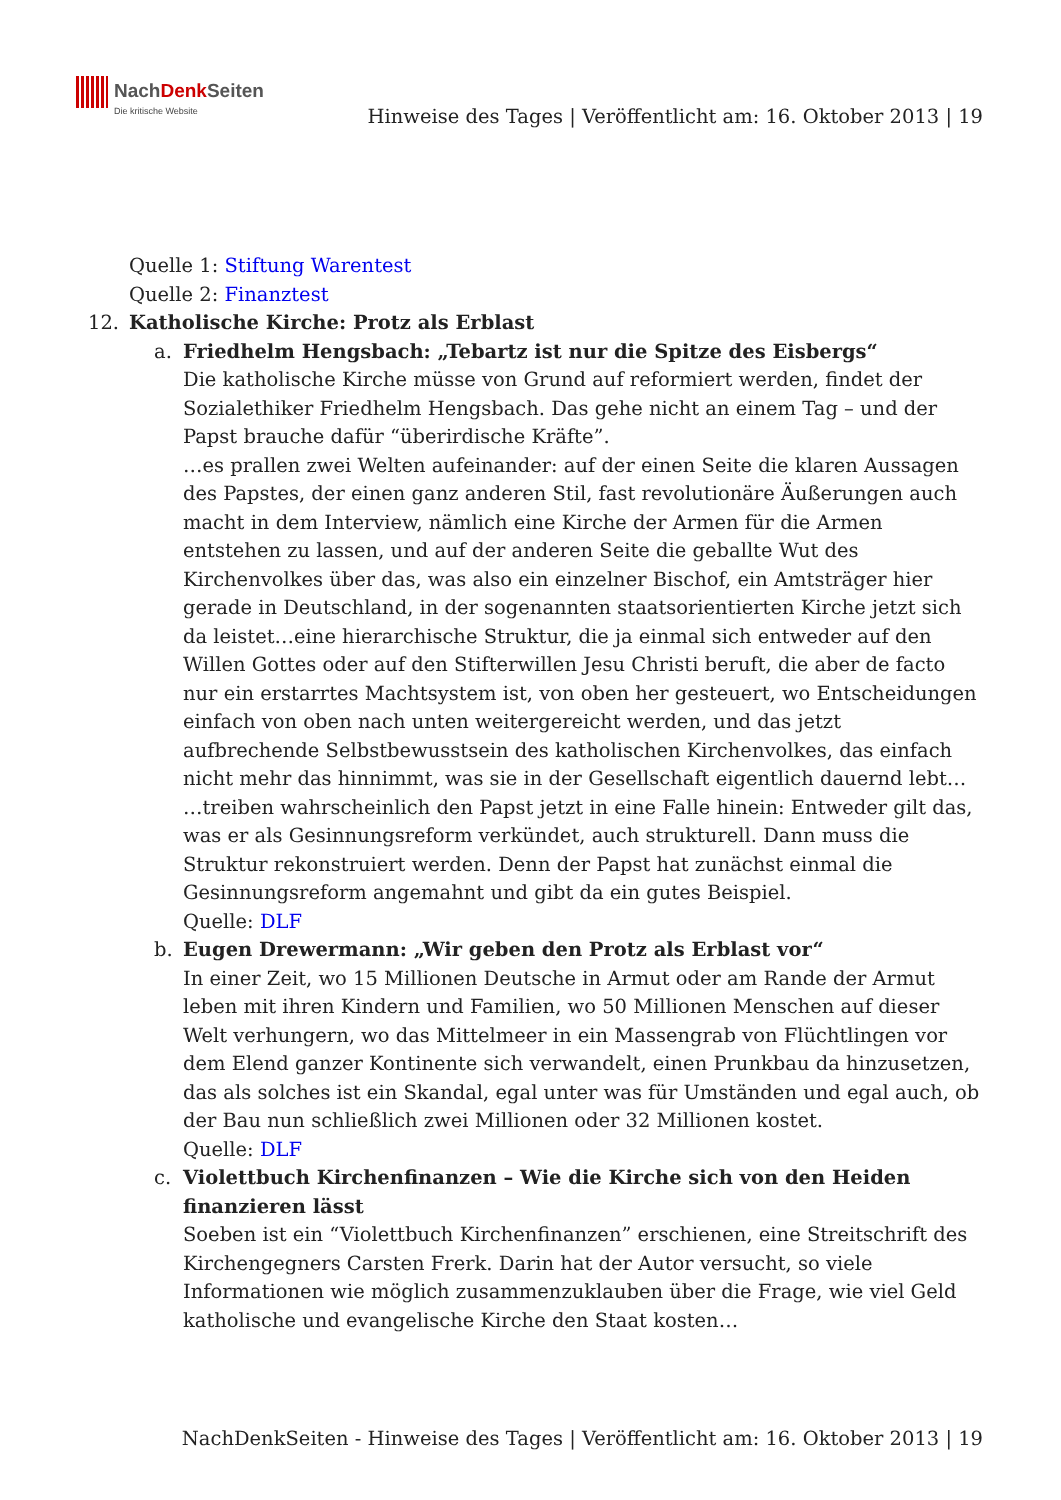NachDenk Seiten Die kritische Website
Hinweise des Tages | Veröffentlicht am: 16. Oktober 2013 | 19
Quelle 1: Stiftung Warentest
Quelle 2: Finanztest
12. Katholische Kirche: Protz als Erblast
a. Friedhelm Hengsbach: „Tebartz ist nur die Spitze des Eisbergs“
Die katholische Kirche müsse von Grund auf reformiert werden, findet der Sozialethiker Friedhelm Hengsbach. Das gehe nicht an einem Tag – und der Papst brauche dafür “überirdische Kräfte”.
…es prallen zwei Welten aufeinander: auf der einen Seite die klaren Aussagen des Papstes, der einen ganz anderen Stil, fast revolutionäre Äußerungen auch macht in dem Interview, nämlich eine Kirche der Armen für die Armen entstehen zu lassen, und auf der anderen Seite die geballte Wut des Kirchenvolkes über das, was also ein einzelner Bischof, ein Amtsträger hier gerade in Deutschland, in der sogenannten staatsorientierten Kirche jetzt sich da leistet…eine hierarchische Struktur, die ja einmal sich entweder auf den Willen Gottes oder auf den Stifterwillen Jesu Christi beruft, die aber de facto nur ein erstarrtes Machtsystem ist, von oben her gesteuert, wo Entscheidungen einfach von oben nach unten weitergereicht werden, und das jetzt aufbrechende Selbstbewusstsein des katholischen Kirchenvolkes, das einfach nicht mehr das hinnimmt, was sie in der Gesellschaft eigentlich dauernd lebt…
…treiben wahrscheinlich den Papst jetzt in eine Falle hinein: Entweder gilt das, was er als Gesinnungsreform verkündet, auch strukturell. Dann muss die Struktur rekonstruiert werden. Denn der Papst hat zunächst einmal die Gesinnungsreform angemahnt und gibt da ein gutes Beispiel.
Quelle: DLF
b. Eugen Drewermann: „Wir geben den Protz als Erblast vor“
In einer Zeit, wo 15 Millionen Deutsche in Armut oder am Rande der Armut leben mit ihren Kindern und Familien, wo 50 Millionen Menschen auf dieser Welt verhungern, wo das Mittelmeer in ein Massengrab von Flüchtlingen vor dem Elend ganzer Kontinente sich verwandelt, einen Prunkbau da hinzusetzen, das als solches ist ein Skandal, egal unter was für Umständen und egal auch, ob der Bau nun schließlich zwei Millionen oder 32 Millionen kostet.
Quelle: DLF
c. Violettbuch Kirchenfinanzen – Wie die Kirche sich von den Heiden finanzieren lässt
Soeben ist ein “Violettbuch Kirchenfinanzen” erschienen, eine Streitschrift des Kirchengegners Carsten Frerk. Darin hat der Autor versucht, so viele Informationen wie möglich zusammenzuklauben über die Frage, wie viel Geld katholische und evangelische Kirche den Staat kosten…
NachDenkSeiten - Hinweise des Tages | Veröffentlicht am: 16. Oktober 2013 | 19